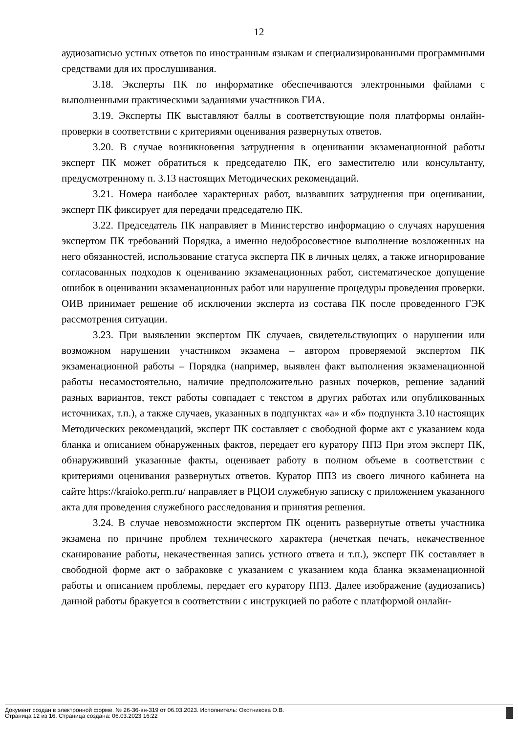12
аудиозаписью устных ответов по иностранным языкам и специализированными программными средствами для их прослушивания.
3.18. Эксперты ПК по информатике обеспечиваются электронными файлами с выполненными практическими заданиями участников ГИА.
3.19. Эксперты ПК выставляют баллы в соответствующие поля платформы онлайн-проверки в соответствии с критериями оценивания развернутых ответов.
3.20. В случае возникновения затруднения в оценивании экзаменационной работы эксперт ПК может обратиться к председателю ПК, его заместителю или консультанту, предусмотренному п. 3.13 настоящих Методических рекомендаций.
3.21. Номера наиболее характерных работ, вызвавших затруднения при оценивании, эксперт ПК фиксирует для передачи председателю ПК.
3.22. Председатель ПК направляет в Министерство информацию о случаях нарушения экспертом ПК требований Порядка, а именно недобросовестное выполнение возложенных на него обязанностей, использование статуса эксперта ПК в личных целях, а также игнорирование согласованных подходов к оцениванию экзаменационных работ, систематическое допущение ошибок в оценивании экзаменационных работ или нарушение процедуры проведения проверки. ОИВ принимает решение об исключении эксперта из состава ПК после проведенного ГЭК рассмотрения ситуации.
3.23. При выявлении экспертом ПК случаев, свидетельствующих о нарушении или возможном нарушении участником экзамена – автором проверяемой экспертом ПК экзаменационной работы – Порядка (например, выявлен факт выполнения экзаменационной работы несамостоятельно, наличие предположительно разных почерков, решение заданий разных вариантов, текст работы совпадает с текстом в других работах или опубликованных источниках, т.п.), а также случаев, указанных в подпунктах «а» и «б» подпункта 3.10 настоящих Методических рекомендаций, эксперт ПК составляет с свободной форме акт с указанием кода бланка и описанием обнаруженных фактов, передает его куратору ППЗ При этом эксперт ПК, обнаруживший указанные факты, оценивает работу в полном объеме в соответствии с критериями оценивания развернутых ответов. Куратор ППЗ из своего личного кабинета на сайте https://kraioko.perm.ru/ направляет в РЦОИ служебную записку с приложением указанного акта для проведения служебного расследования и принятия решения.
3.24. В случае невозможности экспертом ПК оценить развернутые ответы участника экзамена по причине проблем технического характера (нечеткая печать, некачественное сканирование работы, некачественная запись устного ответа и т.п.), эксперт ПК составляет в свободной форме акт о забраковке с указанием с указанием кода бланка экзаменационной работы и описанием проблемы, передает его куратору ППЗ. Далее изображение (аудиозапись) данной работы бракуется в соответствии с инструкцией по работе с платформой онлайн-
Документ создан в электронной форме. № 26-36-вн-319 от 06.03.2023. Исполнитель: Охотникова О.В.
Страница 12 из 16. Страница создана: 06.03.2023 16:22